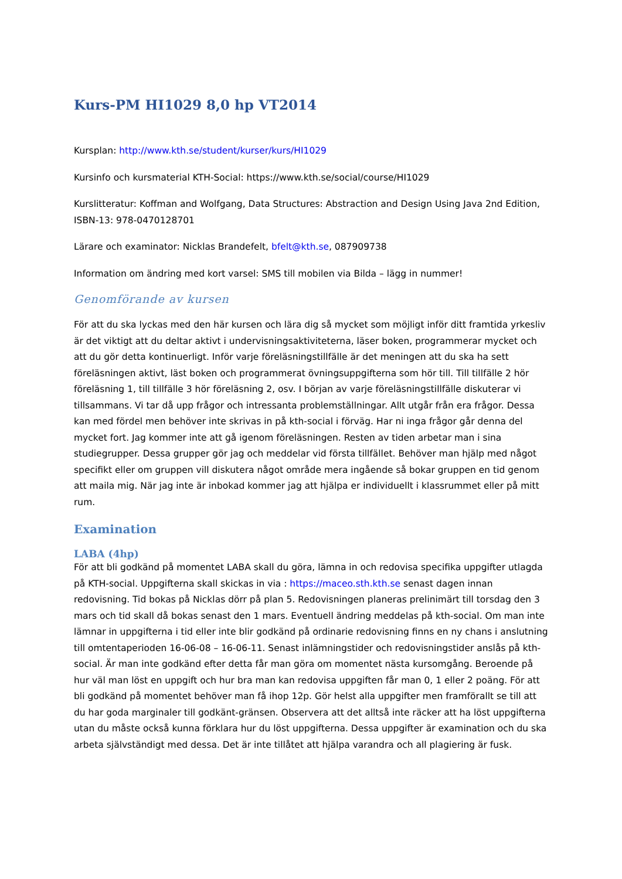Kurs-PM HI1029 8,0 hp VT2014
Kursplan: http://www.kth.se/student/kurser/kurs/HI1029
Kursinfo och kursmaterial KTH-Social: https://www.kth.se/social/course/HI1029
Kurslitteratur: Koffman and Wolfgang, Data Structures: Abstraction and Design Using Java 2nd Edition, ISBN-13: 978-0470128701
Lärare och examinator: Nicklas Brandefelt, bfelt@kth.se, 087909738
Information om ändring med kort varsel: SMS till mobilen via Bilda – lägg in nummer!
Genomförande av kursen
För att du ska lyckas med den här kursen och lära dig så mycket som möjligt inför ditt framtida yrkesliv är det viktigt att du deltar aktivt i undervisningsaktiviteterna, läser boken, programmerar mycket och att du gör detta kontinuerligt. Inför varje föreläsningstillfälle är det meningen att du ska ha sett föreläsningen aktivt, läst boken och programmerat övningsuppgifterna som hör till. Till tillfälle 2 hör föreläsning 1, till tillfälle 3 hör föreläsning 2, osv. I början av varje föreläsningstillfälle diskuterar vi tillsammans. Vi tar då upp frågor och intressanta problemställningar. Allt utgår från era frågor. Dessa kan med fördel men behöver inte skrivas in på kth-social i förväg. Har ni inga frågor går denna del mycket fort. Jag kommer inte att gå igenom föreläsningen. Resten av tiden arbetar man i sina studiegrupper. Dessa grupper gör jag och meddelar vid första tillfället. Behöver man hjälp med något specifikt eller om gruppen vill diskutera något område mera ingående så bokar gruppen en tid genom att maila mig. När jag inte är inbokad kommer jag att hjälpa er individuellt i klassrummet eller på mitt rum.
Examination
LABA (4hp)
För att bli godkänd på momentet LABA skall du göra, lämna in och redovisa specifika uppgifter utlagda på KTH-social. Uppgifterna skall skickas in via : https://maceo.sth.kth.se senast dagen innan redovisning. Tid bokas på Nicklas dörr på plan 5. Redovisningen planeras prelinimärt till torsdag den 3 mars och tid skall då bokas senast den 1 mars. Eventuell ändring meddelas på kth-social. Om man inte lämnar in uppgifterna i tid eller inte blir godkänd på ordinarie redovisning finns en ny chans i anslutning till omtentaperioden 16-06-08 – 16-06-11. Senast inlämningstider och redovisningstider anslås på kth-social. Är man inte godkänd efter detta får man göra om momentet nästa kursomgång. Beroende på hur väl man löst en uppgift och hur bra man kan redovisa uppgiften får man 0, 1 eller 2 poäng. För att bli godkänd på momentet behöver man få ihop 12p. Gör helst alla uppgifter men framförallt se till att du har goda marginaler till godkänt-gränsen. Observera att det alltså inte räcker att ha löst uppgifterna utan du måste också kunna förklara hur du löst uppgifterna. Dessa uppgifter är examination och du ska arbeta självständigt med dessa. Det är inte tillåtet att hjälpa varandra och all plagiering är fusk.